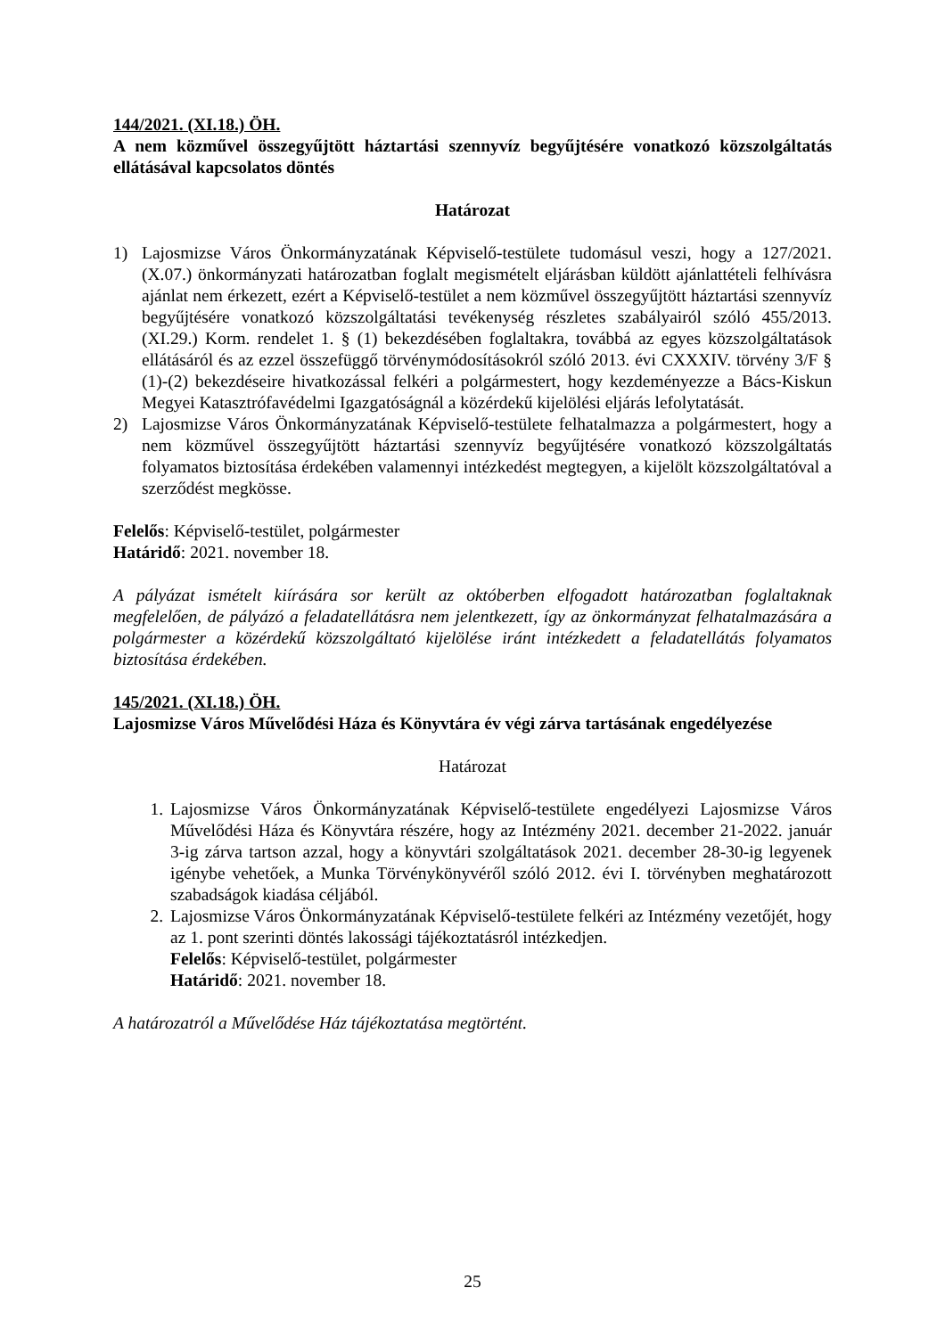144/2021. (XI.18.) ÖH.
A nem közművel összegyűjtött háztartási szennyvíz begyűjtésére vonatkozó közszolgáltatás ellátásával kapcsolatos döntés
Határozat
1) Lajosmizse Város Önkormányzatának Képviselő-testülete tudomásul veszi, hogy a 127/2021. (X.07.) önkormányzati határozatban foglalt megismételt eljárásban küldött ajánlattételi felhívásra ajánlat nem érkezett, ezért a Képviselő-testület a nem közművel összegyűjtött háztartási szennyvíz begyűjtésére vonatkozó közszolgáltatási tevékenység részletes szabályairól szóló 455/2013. (XI.29.) Korm. rendelet 1. § (1) bekezdésében foglaltakra, továbbá az egyes közszolgáltatások ellátásáról és az ezzel összefüggő törvénymódosításokról szóló 2013. évi CXXXIV. törvény 3/F § (1)-(2) bekezdéseire hivatkozással felkéri a polgármestert, hogy kezdeményezze a Bács-Kiskun Megyei Katasztrófavédelmi Igazgatóságnál a közérdekű kijelölési eljárás lefolytatását.
2) Lajosmizse Város Önkormányzatának Képviselő-testülete felhatalmazza a polgármestert, hogy a nem közművel összegyűjtött háztartási szennyvíz begyűjtésére vonatkozó közszolgáltatás folyamatos biztosítása érdekében valamennyi intézkedést megtegyen, a kijelölt közszolgáltatóval a szerződést megkösse.
Felelős: Képviselő-testület, polgármester
Határidő: 2021. november 18.
A pályázat ismételt kiírására sor került az októberben elfogadott határozatban foglaltaknak megfelelően, de pályázó a feladatellátásra nem jelentkezett, így az önkormányzat felhatalmazására a polgármester a közérdekű közszolgáltató kijelölése iránt intézkedett a feladatellátás folyamatos biztosítása érdekében.
145/2021. (XI.18.) ÖH.
Lajosmizse Város Művelődési Háza és Könyvtára év végi zárva tartásának engedélyezése
Határozat
1. Lajosmizse Város Önkormányzatának Képviselő-testülete engedélyezi Lajosmizse Város Művelődési Háza és Könyvtára részére, hogy az Intézmény 2021. december 21-2022. január 3-ig zárva tartson azzal, hogy a könyvtári szolgáltatások 2021. december 28-30-ig legyenek igénybe vehetőek, a Munka Törvénykönyvéről szóló 2012. évi I. törvényben meghatározott szabadságok kiadása céljából.
2. Lajosmizse Város Önkormányzatának Képviselő-testülete felkéri az Intézmény vezetőjét, hogy az 1. pont szerinti döntés lakossági tájékoztatásról intézkedjen.
Felelős: Képviselő-testület, polgármester
Határidő: 2021. november 18.
A határozatról a Művelődése Ház tájékoztatása megtörtént.
25